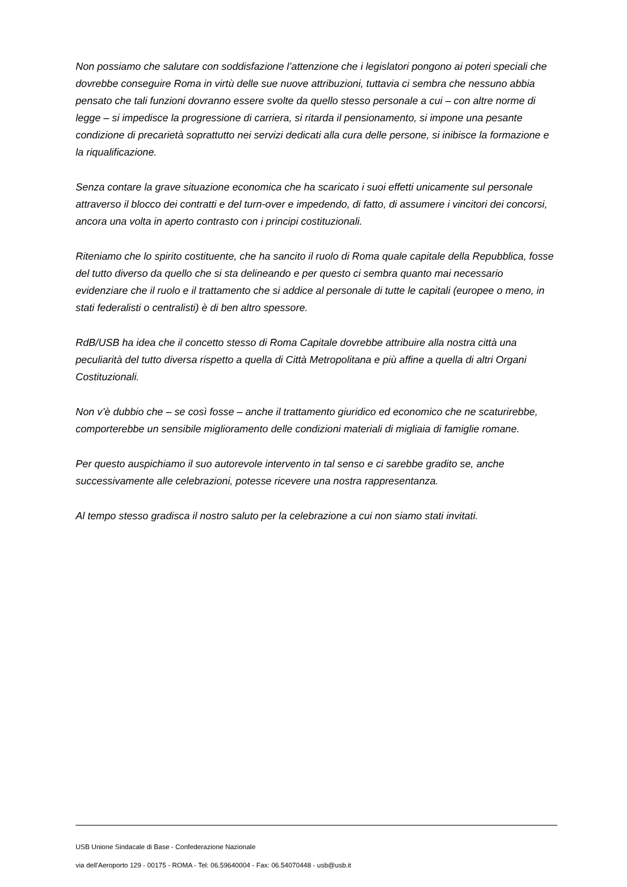Non possiamo che salutare con soddisfazione l’attenzione che i legislatori pongono ai poteri speciali che dovrebbe conseguire Roma in virtù delle sue nuove attribuzioni, tuttavia ci sembra che nessuno abbia pensato che tali funzioni dovranno essere svolte da quello stesso personale a cui – con altre norme di legge – si impedisce la progressione di carriera, si ritarda il pensionamento, si impone una pesante condizione di precarietà soprattutto nei servizi dedicati alla cura delle persone, si inibisce la formazione e la riqualificazione.
Senza contare la grave situazione economica che ha scaricato i suoi effetti unicamente sul personale attraverso il blocco dei contratti e del turn-over e impedendo, di fatto, di assumere i vincitori dei concorsi, ancora una volta in aperto contrasto con i principi costituzionali.
Riteniamo che lo spirito costituente, che ha sancito il ruolo di Roma quale capitale della Repubblica, fosse del tutto diverso da quello che si sta delineando e per questo ci sembra quanto mai necessario evidenziare che il ruolo e il trattamento che si addice al personale di tutte le capitali (europee o meno, in stati federalisti o centralisti) è di ben altro spessore.
RdB/USB ha idea che il concetto stesso di Roma Capitale dovrebbe attribuire alla nostra città una peculiarità del tutto diversa rispetto a quella di Città Metropolitana e più affine a quella di altri Organi Costituzionali.
Non v’è dubbio che – se così fosse – anche il trattamento giuridico ed economico che ne scaturirebbe, comporterebbe un sensibile miglioramento delle condizioni materiali di migliaia di famiglie romane.
Per questo auspichiamo il suo autorevole intervento in tal senso e ci sarebbe gradito se, anche successivamente alle celebrazioni, potesse ricevere una nostra rappresentanza.
Al tempo stesso gradisca il nostro saluto per la celebrazione a cui non siamo stati invitati.
USB Unione Sindacale di Base - Confederazione Nazionale
via dell'Aeroporto 129 - 00175 - ROMA - Tel: 06.59640004 - Fax: 06.54070448 - usb@usb.it